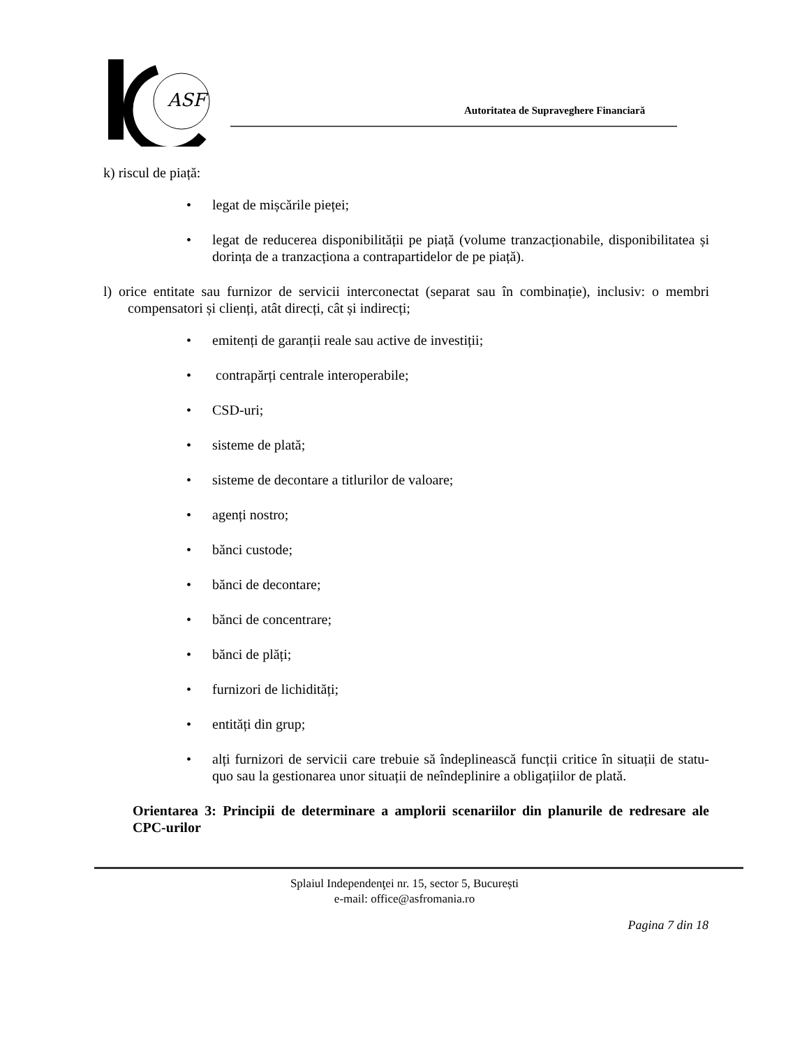ASF
Autoritatea de Supraveghere Financiară
k) riscul de piață:
• legat de mișcările pieței;
• legat de reducerea disponibilității pe piață (volume tranzacționabile, disponibilitatea și dorința de a tranzacționa a contrapartidelor de pe piață).
l) orice entitate sau furnizor de servicii interconectat (separat sau în combinație), inclusiv: o membri compensatori și clienți, atât direcți, cât și indirecți;
• emitenți de garanții reale sau active de investiții;
• contrapărți centrale interoperabile;
• CSD-uri;
• sisteme de plată;
• sisteme de decontare a titlurilor de valoare;
• agenți nostro;
• bănci custode;
• bănci de decontare;
• bănci de concentrare;
• bănci de plăți;
• furnizori de lichidități;
• entități din grup;
• alți furnizori de servicii care trebuie să îndeplinească funcții critice în situații de statu-quo sau la gestionarea unor situații de neîndeplinire a obligațiilor de plată.
Orientarea 3: Principii de determinare a amplorii scenariilor din planurile de redresare ale CPC-urilor
Splaiul Independenţei nr. 15, sector 5, București
e-mail: office@asfromania.ro
Pagina 7 din 18